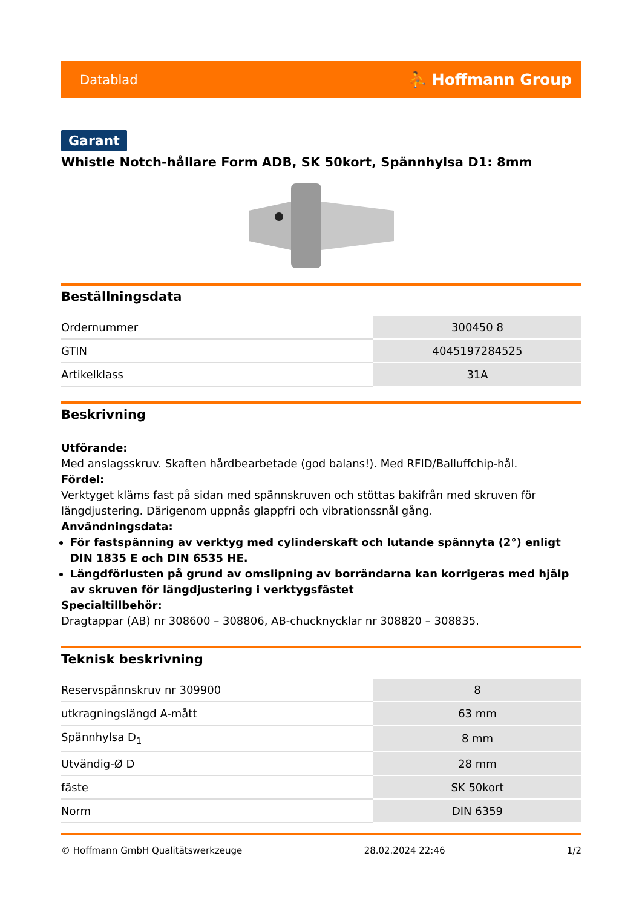Datablad ⛹ Hoffmann Group
Garant
Whistle Notch-hållare Form ADB, SK 50kort, Spännhylsa D1: 8mm
Beställningsdata
| Ordernummer | 300450 8 |
| GTIN | 4045197284525 |
| Artikelklass | 31A |
Beskrivning
Utförande:
Med anslagsskruv. Skaften hårdbearbetade (god balans!). Med RFID/Balluffchip-hål.
Fördel:
Verktyget kläms fast på sidan med spännskruven och stöttas bakifrån med skruven för längdjustering. Därigenom uppnås glappfri och vibrationssnål gång.
Användningsdata:
För fastspänning av verktyg med cylinderskaft och lutande spännyta (2°) enligt DIN 1835 E och DIN 6535 HE.
Längdförlusten på grund av omslipning av borrändarna kan korrigeras med hjälp av skruven för längdjustering i verktygsfästet
Specialtillbehör:
Dragtappar (AB) nr 308600 – 308806, AB-chucknycklar nr 308820 – 308835.
Teknisk beskrivning
| Reservspännskruv nr 309900 | 8 |
| utkragningslängd A-mått | 63 mm |
| Spännhylsa D<sub>1</sub> | 8 mm |
| Utvändig-Ø D | 28 mm |
| fäste | SK 50kort |
| Norm | DIN 6359 |
© Hoffmann GmbH Qualitätswerkzeuge 28.02.2024 22:46 1/2